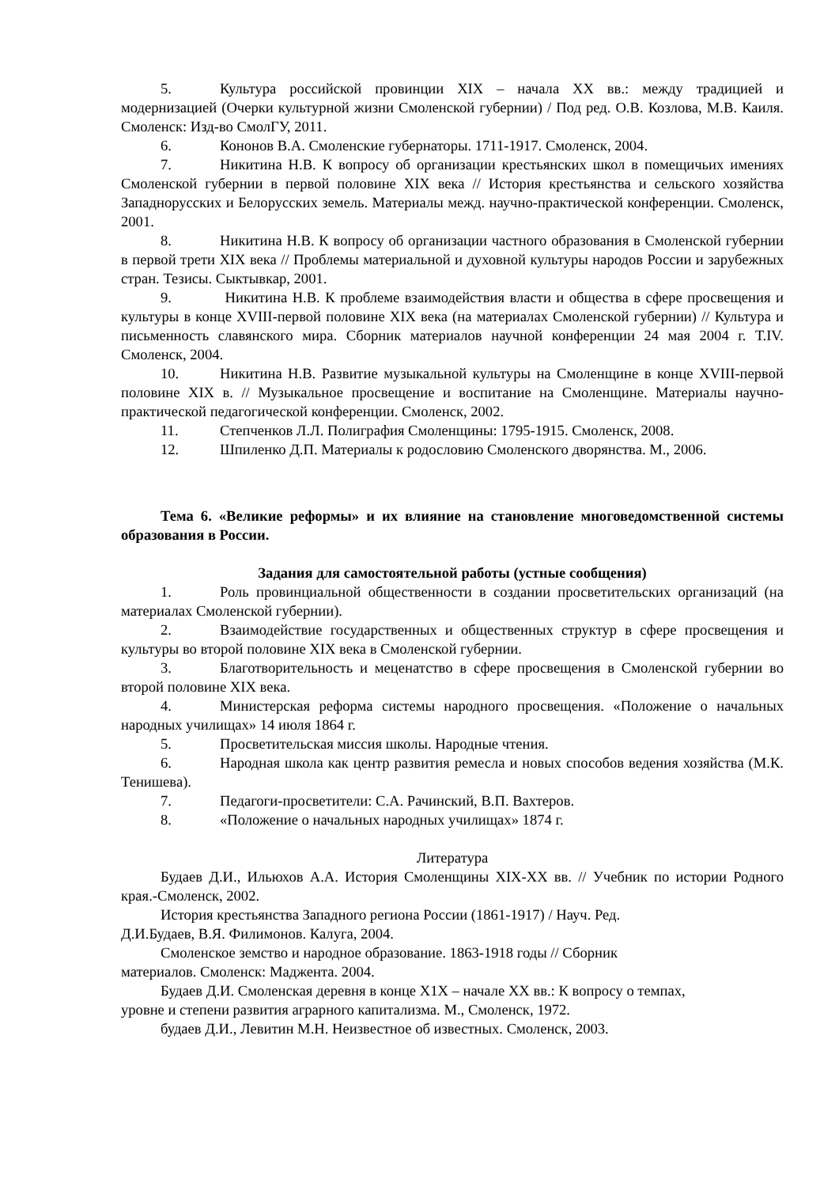5. Культура российской провинции XIX – начала XX вв.: между традицией и модернизацией (Очерки культурной жизни Смоленской губернии) / Под ред. О.В. Козлова, М.В. Каиля. Смоленск: Изд-во СмолГУ, 2011.
6. Кононов В.А. Смоленские губернаторы. 1711-1917. Смоленск, 2004.
7. Никитина Н.В. К вопросу об организации крестьянских школ в помещичьих имениях Смоленской губернии в первой половине XIX века // История крестьянства и сельского хозяйства Западнорусских и Белорусских земель. Материалы межд. научно-практической конференции. Смоленск, 2001.
8. Никитина Н.В. К вопросу об организации частного образования в Смоленской губернии в первой трети XIX века // Проблемы материальной и духовной культуры народов России и зарубежных стран. Тезисы. Сыктывкар, 2001.
9. Никитина Н.В. К проблеме взаимодействия власти и общества в сфере просвещения и культуры в конце XVIII-первой половине XIX века (на материалах Смоленской губернии) // Культура и письменность славянского мира. Сборник материалов научной конференции 24 мая 2004 г. Т.IV. Смоленск, 2004.
10. Никитина Н.В. Развитие музыкальной культуры на Смоленщине в конце XVIII-первой половине XIX в. // Музыкальное просвещение и воспитание на Смоленщине. Материалы научно-практической педагогической конференции. Смоленск, 2002.
11. Степченков Л.Л. Полиграфия Смоленщины: 1795-1915. Смоленск, 2008.
12. Шпиленко Д.П. Материалы к родословию Смоленского дворянства. М., 2006.
Тема 6. «Великие реформы» и их влияние на становление многоведомственной системы образования в России.
Задания для самостоятельной работы (устные сообщения)
1. Роль провинциальной общественности в создании просветительских организаций (на материалах Смоленской губернии).
2. Взаимодействие государственных и общественных структур в сфере просвещения и культуры во второй половине XIX века в Смоленской губернии.
3. Благотворительность и меценатство в сфере просвещения в Смоленской губернии во второй половине XIX века.
4. Министерская реформа системы народного просвещения. «Положение о начальных народных училищах» 14 июля 1864 г.
5. Просветительская миссия школы. Народные чтения.
6. Народная школа как центр развития ремесла и новых способов ведения хозяйства (М.К. Тенишева).
7. Педагоги-просветители: С.А. Рачинский, В.П. Вахтеров.
8. «Положение о начальных народных училищах» 1874 г.
Литература
Будаев Д.И., Ильюхов А.А. История Смоленщины XIX-XX вв. // Учебник по истории Родного края.-Смоленск, 2002.
История крестьянства Западного региона России (1861-1917) / Науч. Ред.
Д.И.Будаев, В.Я. Филимонов. Калуга, 2004.
Смоленское земство и народное образование. 1863-1918 годы // Сборник
материалов. Смоленск: Маджента. 2004.
Будаев Д.И. Смоленская деревня в конце Х1Х – начале ХХ вв.: К вопросу о темпах,
уровне и степени развития аграрного капитализма. М., Смоленск, 1972.
будаев Д.И., Левитин М.Н. Неизвестное об известных. Смоленск, 2003.